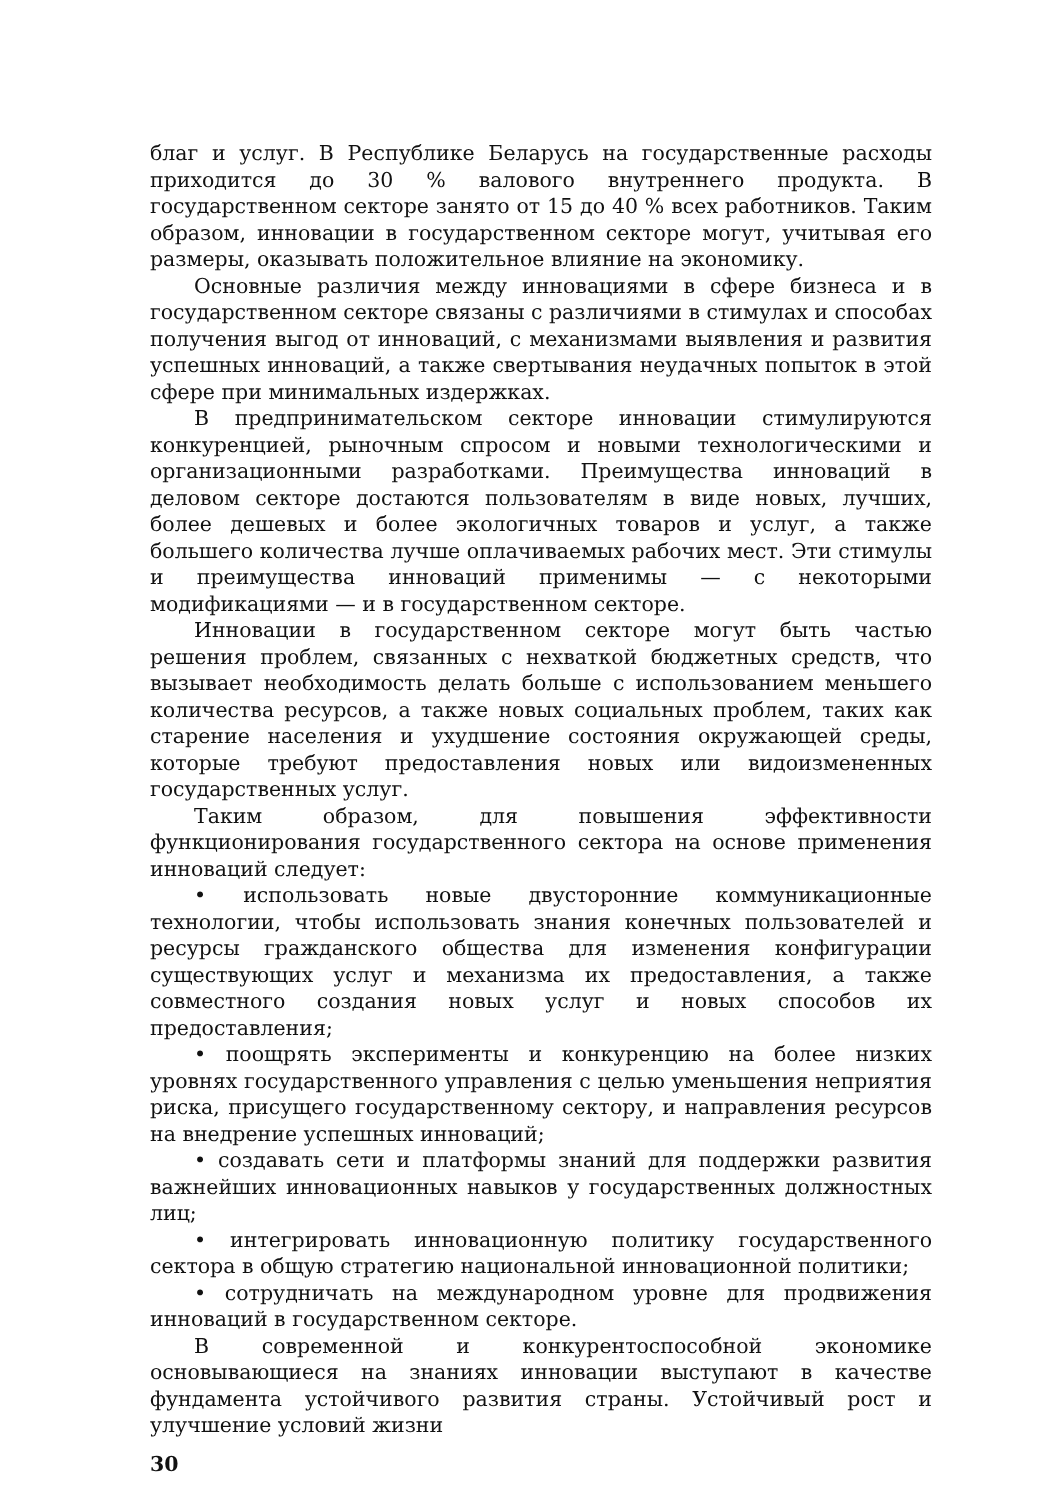благ и услуг. В Республике Беларусь на государственные расходы приходится до 30 % валового внутреннего продукта. В государственном секторе занято от 15 до 40 % всех работников. Таким образом, инновации в государственном секторе могут, учитывая его размеры, оказывать положительное влияние на экономику.
Основные различия между инновациями в сфере бизнеса и в государственном секторе связаны с различиями в стимулах и способах получения выгод от инноваций, с механизмами выявления и развития успешных инноваций, а также свертывания неудачных попыток в этой сфере при минимальных издержках.
В предпринимательском секторе инновации стимулируются конкуренцией, рыночным спросом и новыми технологическими и организационными разработками. Преимущества инноваций в деловом секторе достаются пользователям в виде новых, лучших, более дешевых и более экологичных товаров и услуг, а также большего количества лучше оплачиваемых рабочих мест. Эти стимулы и преимущества инноваций применимы — с некоторыми модификациями — и в государственном секторе.
Инновации в государственном секторе могут быть частью решения проблем, связанных с нехваткой бюджетных средств, что вызывает необходимость делать больше с использованием меньшего количества ресурсов, а также новых социальных проблем, таких как старение населения и ухудшение состояния окружающей среды, которые требуют предоставления новых или видоизмененных государственных услуг.
Таким образом, для повышения эффективности функционирования государственного сектора на основе применения инноваций следует:
• использовать новые двусторонние коммуникационные технологии, чтобы использовать знания конечных пользователей и ресурсы гражданского общества для изменения конфигурации существующих услуг и механизма их предоставления, а также совместного создания новых услуг и новых способов их предоставления;
• поощрять эксперименты и конкуренцию на более низких уровнях государственного управления с целью уменьшения неприятия риска, присущего государственному сектору, и направления ресурсов на внедрение успешных инноваций;
• создавать сети и платформы знаний для поддержки развития важнейших инновационных навыков у государственных должностных лиц;
• интегрировать инновационную политику государственного сектора в общую стратегию национальной инновационной политики;
• сотрудничать на международном уровне для продвижения инноваций в государственном секторе.
В современной и конкурентоспособной экономике основывающиеся на знаниях инновации выступают в качестве фундамента устойчивого развития страны. Устойчивый рост и улучшение условий жизни
30